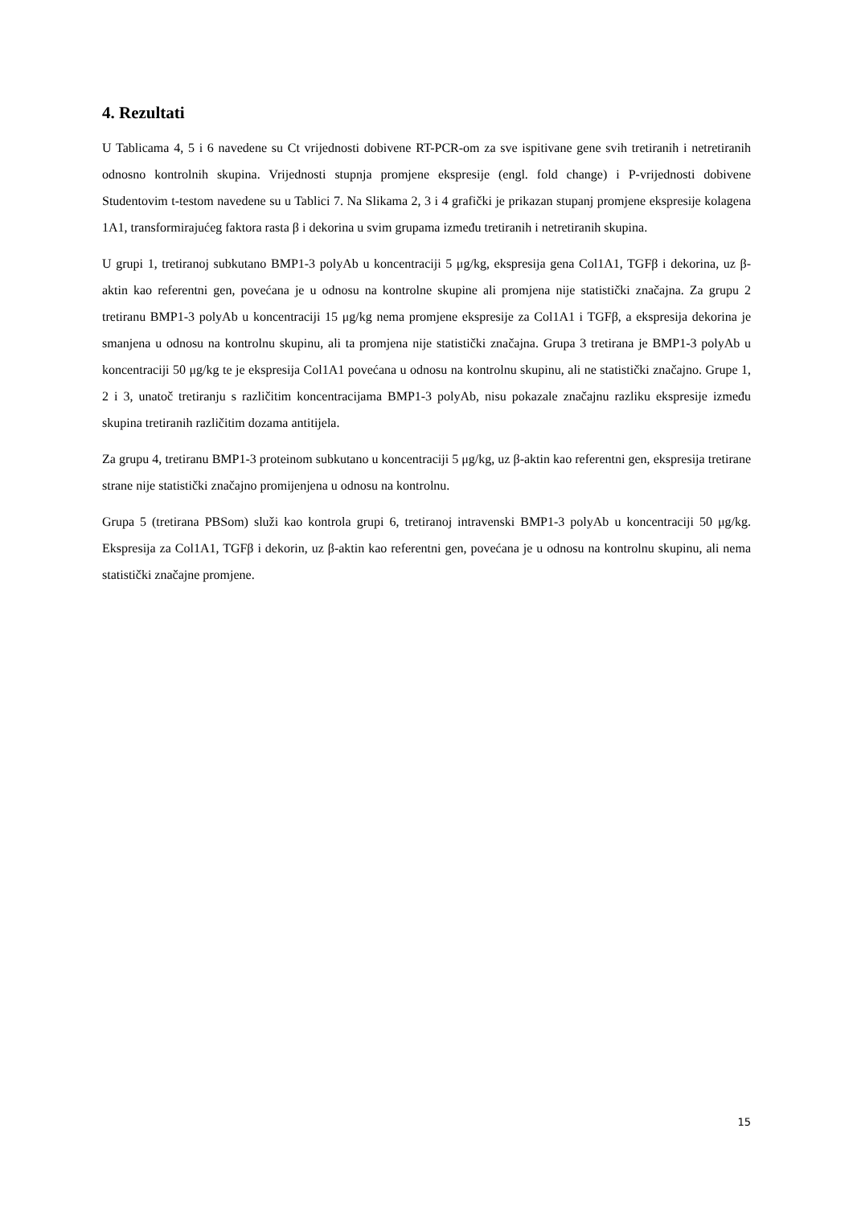4. Rezultati
U Tablicama 4, 5 i 6 navedene su Ct vrijednosti dobivene RT-PCR-om za sve ispitivane gene svih tretiranih i netretiranih odnosno kontrolnih skupina. Vrijednosti stupnja promjene ekspresije (engl. fold change) i P-vrijednosti dobivene Studentovim t-testom navedene su u Tablici 7. Na Slikama 2, 3 i 4 grafički je prikazan stupanj promjene ekspresije kolagena 1A1, transformirajućeg faktora rasta β i dekorina u svim grupama između tretiranih i netretiranih skupina.
U grupi 1, tretiranoj subkutano BMP1-3 polyAb u koncentraciji 5 μg/kg, ekspresija gena Col1A1, TGFβ i dekorina, uz β-aktin kao referentni gen, povećana je u odnosu na kontrolne skupine ali promjena nije statistički značajna. Za grupu 2 tretiranu BMP1-3 polyAb u koncentraciji 15 μg/kg nema promjene ekspresije za Col1A1 i TGFβ, a ekspresija dekorina je smanjena u odnosu na kontrolnu skupinu, ali ta promjena nije statistički značajna. Grupa 3 tretirana je BMP1-3 polyAb u koncentraciji 50 μg/kg te je ekspresija Col1A1 povećana u odnosu na kontrolnu skupinu, ali ne statistički značajno. Grupe 1, 2 i 3, unatoč tretiranju s različitim koncentracijama BMP1-3 polyAb, nisu pokazale značajnu razliku ekspresije između skupina tretiranih različitim dozama antitijela.
Za grupu 4, tretiranu BMP1-3 proteinom subkutano u koncentraciji 5 μg/kg, uz β-aktin kao referentni gen, ekspresija tretirane strane nije statistički značajno promijenjena u odnosu na kontrolnu.
Grupa 5 (tretirana PBSom) služi kao kontrola grupi 6, tretiranoj intravenski BMP1-3 polyAb u koncentraciji 50 μg/kg. Ekspresija za Col1A1, TGFβ i dekorin, uz β-aktin kao referentni gen, povećana je u odnosu na kontrolnu skupinu, ali nema statistički značajne promjene.
15